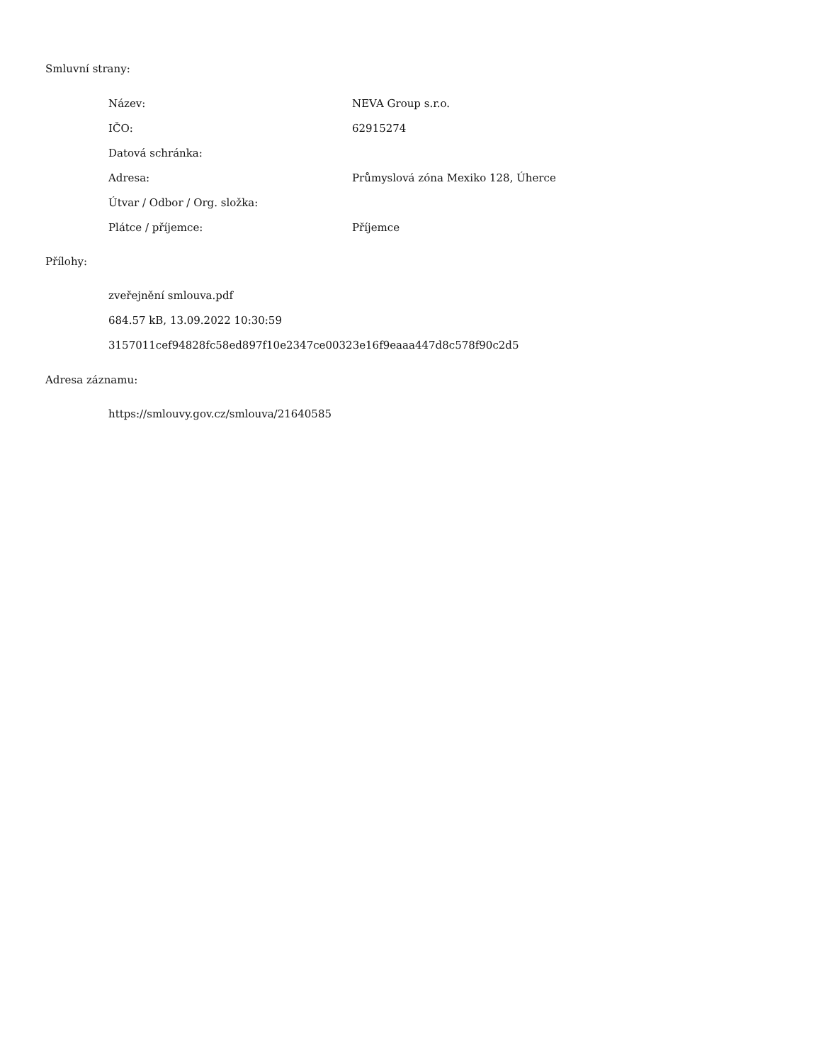Smluvní strany:
| Název: | NEVA Group s.r.o. |
| IČO: | 62915274 |
| Datová schránka: | |
| Adresa: | Průmyslová zóna Mexiko 128, Úherce |
| Útvar / Odbor / Org. složka: | |
| Plátce / příjemce: | Příjemce |
Přílohy:
zveřejnění smlouva.pdf
684.57 kB, 13.09.2022 10:30:59
3157011cef94828fc58ed897f10e2347ce00323e16f9eaaa447d8c578f90c2d5
Adresa záznamu:
https://smlouvy.gov.cz/smlouva/21640585